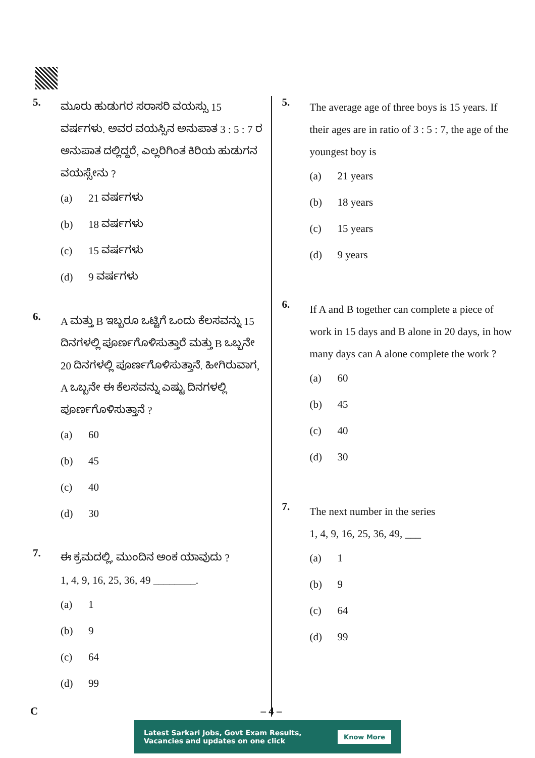5.
ಮೂರು ಹುಡುಗರ ಸರಾಸರಿ ವಯಸ್ಸು 15 ವರ್ಷಗಳು. ಅವರ ವಯಸ್ಸಿನ ಅನುಪಾತ 3 : 5 : 7 ರ ಅನುಪಾತ ದಲ್ಲಿದ್ದರೆ, ಎಲ್ಲರಿಗಿಂತ ಕಿರಿಯ ಹುಡುಗನ ವಯಸ್ಸೇನು ?
(a) 21 ವರ್ಷಗಳು
(b) 18 ವರ್ಷಗಳು
(c) 15 ವರ್ಷಗಳು
(d) 9 ವರ್ಷಗಳು
6.
A ಮತ್ತು B ಇಬ್ಬರೂ ಒಟ್ಟಿಗೆ ಒಂದು ಕೆಲಸವನ್ನು 15 ದಿನಗಳಲ್ಲಿ ಪೂರ್ಣಗೊಳಿಸುತ್ತಾರೆ ಮತ್ತು B ಒಬ್ಬನೇ 20 ದಿನಗಳಲ್ಲಿ ಪೂರ್ಣಗೊಳಿಸುತ್ತಾನೆ. ಹೀಗಿರುವಾಗ, A ಒಬ್ಬನೇ ಈ ಕೆಲಸವನ್ನು ಎಷ್ಟು ದಿನಗಳಲ್ಲಿ ಪೂರ್ಣಗೊಳಿಸುತ್ತಾನೆ ?
(a) 60
(b) 45
(c) 40
(d) 30
7.
ಈ ಕ್ರಮದಲ್ಲಿ, ಮುಂದಿನ ಅಂಕ ಯಾವುದು ?
1, 4, 9, 16, 25, 36, 49 ________.
(a) 1
(b) 9
(c) 64
(d) 99
5.
The average age of three boys is 15 years. If their ages are in ratio of 3 : 5 : 7, the age of the youngest boy is
(a) 21 years
(b) 18 years
(c) 15 years
(d) 9 years
6.
If A and B together can complete a piece of work in 15 days and B alone in 20 days, in how many days can A alone complete the work ?
(a) 60
(b) 45
(c) 40
(d) 30
7.
The next number in the series
1, 4, 9, 16, 25, 36, 49, ___
(a) 1
(b) 9
(c) 64
(d) 99
C – 4 –
Latest Sarkari Jobs, Govt Exam Results,
Vacancies and updates on one click Know More